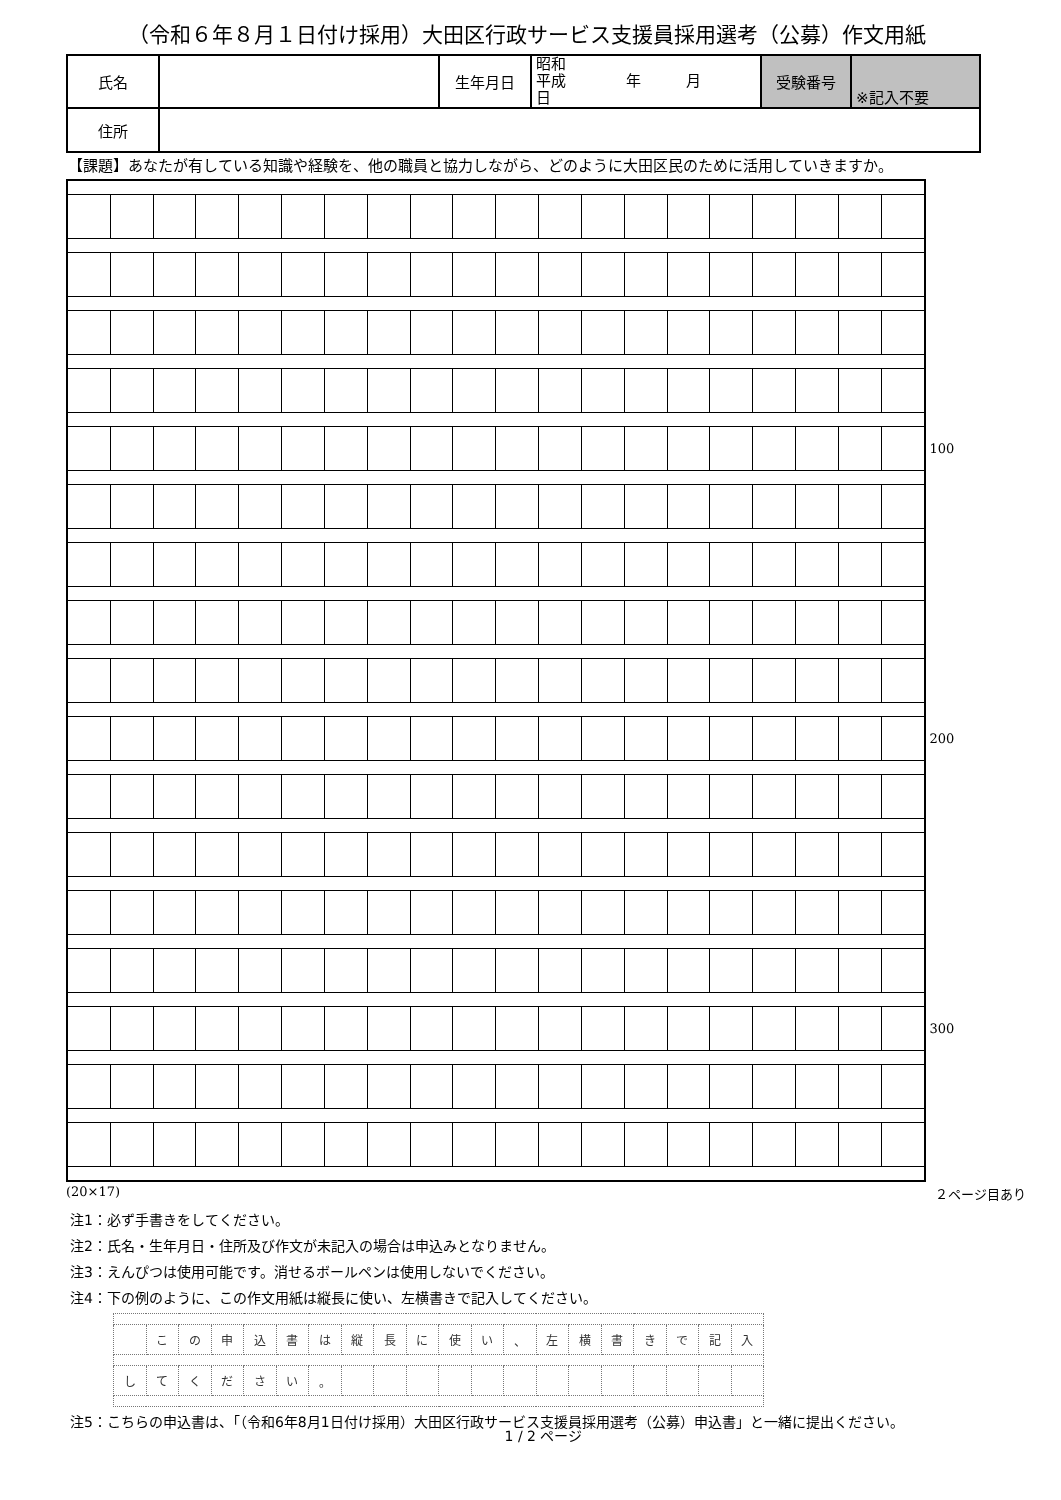（令和６年８月１日付け採用）大田区行政サービス支援員採用選考（公募）作文用紙
| 氏名 | | 生年月日 | 昭和 平成 年 月 日 | 受験番号 | ※記入不要 |
| 住所 | | | | | |
【課題】あなたが有している知識や経験を、他の職員と協力しながら、どのように大田区民のために活用していきますか。
| | | | | | | | | | | | | | | | | | | | | 100 |
| | | | | | | | | | | | | | | | | | | | | 200 |
| | | | | | | | | | | | | | | | | | | | | 300 |
(20×17) ２ページ目あり
注1：必ず手書きをしてください。
注2：氏名・生年月日・住所及び作文が未記入の場合は申込みとなりません。
注3：えんぴつは使用可能です。消せるボールペンは使用しないでください。
注4：下の例のように、この作文用紙は縦長に使い、左横書きで記入してください。
| | こ | の | 申 | 込 | 書 | は | 縦 | 長 | に | 使 | い | 、 | 左 | 横 | 書 | き | で | 記 | 入 |
| し | て | く | だ | さ | い | 。 | | | | | | | | | | | | | |
注5：こちらの申込書は、「（令和6年8月1日付け採用）大田区行政サービス支援員採用選考（公募）申込書」と一緒に提出ください。
1 / 2 ページ